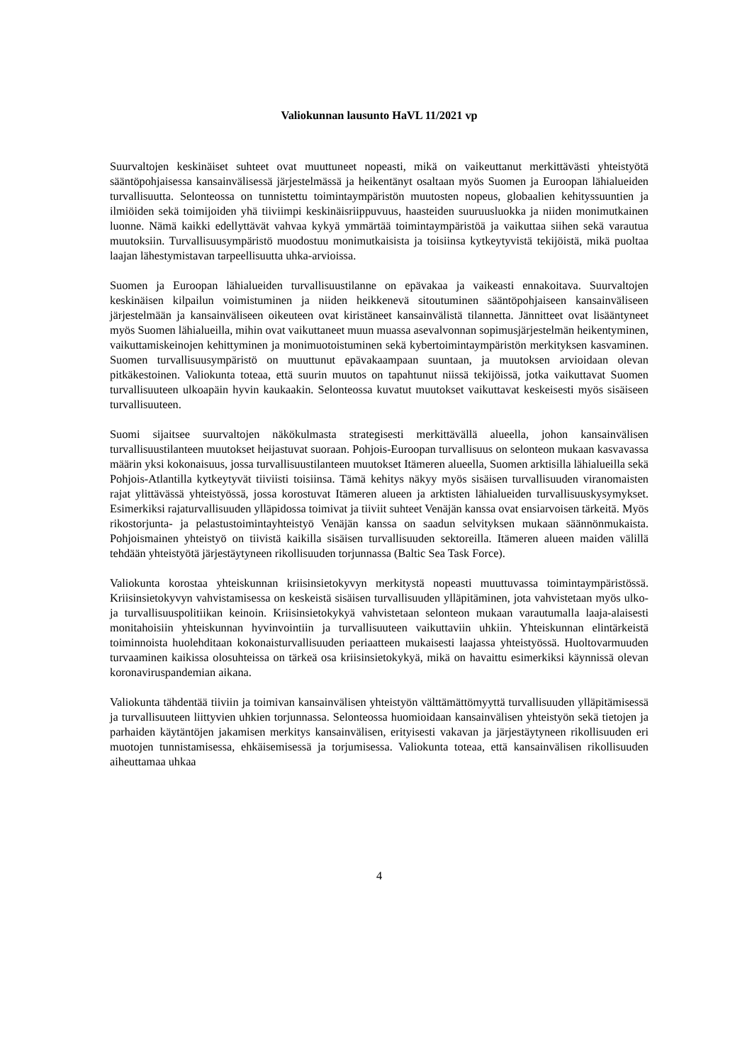Valiokunnan lausunto HaVL 11/2021 vp
Suurvaltojen keskinäiset suhteet ovat muuttuneet nopeasti, mikä on vaikeuttanut merkittävästi yhteistyötä sääntöpohjaisessa kansainvälisessä järjestelmässä ja heikentänyt osaltaan myös Suomen ja Euroopan lähialueiden turvallisuutta. Selonteossa on tunnistettu toimintaympäristön muutosten nopeus, globaalien kehityssuuntien ja ilmiöiden sekä toimijoiden yhä tiiviimpi keskinäisriippuvuus, haasteiden suuruusluokka ja niiden monimutkainen luonne. Nämä kaikki edellyttävät vahvaa kykyä ymmärtää toimintaympäristöä ja vaikuttaa siihen sekä varautua muutoksiin. Turvallisuusympäristö muodostuu monimutkaisista ja toisiinsa kytkeytyvistä tekijöistä, mikä puoltaa laajan lähestymistavan tarpeellisuutta uhka-arvioissa.
Suomen ja Euroopan lähialueiden turvallisuustilanne on epävakaa ja vaikeasti ennakoitava. Suurvaltojen keskinäisen kilpailun voimistuminen ja niiden heikkenevä sitoutuminen sääntöpohjaiseen kansainväliseen järjestelmään ja kansainväliseen oikeuteen ovat kiristäneet kansainvälistä tilannetta. Jännitteet ovat lisääntyneet myös Suomen lähialueilla, mihin ovat vaikuttaneet muun muassa asevalvonnan sopimusjärjestelmän heikentyminen, vaikuttamiskeinojen kehittyminen ja monimuotoistuminen sekä kybertoimintaympäristön merkityksen kasvaminen. Suomen turvallisuusympäristö on muuttunut epävakaampaan suuntaan, ja muutoksen arvioidaan olevan pitkäkestoinen. Valiokunta toteaa, että suurin muutos on tapahtunut niissä tekijöissä, jotka vaikuttavat Suomen turvallisuuteen ulkoapäin hyvin kaukaakin. Selonteossa kuvatut muutokset vaikuttavat keskeisesti myös sisäiseen turvallisuuteen.
Suomi sijaitsee suurvaltojen näkökulmasta strategisesti merkittävällä alueella, johon kansainvälisen turvallisuustilanteen muutokset heijastuvat suoraan. Pohjois-Euroopan turvallisuus on selonteon mukaan kasvavassa määrin yksi kokonaisuus, jossa turvallisuustilanteen muutokset Itämeren alueella, Suomen arktisilla lähialueilla sekä Pohjois-Atlantilla kytkeytyvät tiiviisti toisiinsa. Tämä kehitys näkyy myös sisäisen turvallisuuden viranomaisten rajat ylittävässä yhteistyössä, jossa korostuvat Itämeren alueen ja arktisten lähialueiden turvallisuuskysymykset. Esimerkiksi rajaturvallisuuden ylläpidossa toimivat ja tiiviit suhteet Venäjän kanssa ovat ensiarvoisen tärkeitä. Myös rikostorjunta- ja pelastustoimintayhteistyö Venäjän kanssa on saadun selvityksen mukaan säännönmukaista. Pohjoismainen yhteistyö on tiivistä kaikilla sisäisen turvallisuuden sektoreilla. Itämeren alueen maiden välillä tehdään yhteistyötä järjestäytyneen rikollisuuden torjunnassa (Baltic Sea Task Force).
Valiokunta korostaa yhteiskunnan kriisinsietokyvyn merkitystä nopeasti muuttuvassa toimintaympäristössä. Kriisinsietokyvyn vahvistamisessa on keskeistä sisäisen turvallisuuden ylläpitäminen, jota vahvistetaan myös ulko- ja turvallisuuspolitiikan keinoin. Kriisinsietokykyä vahvistetaan selonteon mukaan varautumalla laaja-alaisesti monitahoisiin yhteiskunnan hyvinvointiin ja turvallisuuteen vaikuttaviin uhkiin. Yhteiskunnan elintärkeistä toiminnoista huolehditaan kokonaisturvallisuuden periaatteen mukaisesti laajassa yhteistyössä. Huoltovarmuuden turvaaminen kaikissa olosuhteissa on tärkeä osa kriisinsietokykyä, mikä on havaittu esimerkiksi käynnissä olevan koronaviruspandemian aikana.
Valiokunta tähdentää tiiviin ja toimivan kansainvälisen yhteistyön välttämättömyyttä turvallisuuden ylläpitämisessä ja turvallisuuteen liittyvien uhkien torjunnassa. Selonteossa huomioidaan kansainvälisen yhteistyön sekä tietojen ja parhaiden käytäntöjen jakamisen merkitys kansainvälisen, erityisesti vakavan ja järjestäytyneen rikollisuuden eri muotojen tunnistamisessa, ehkäisemisessä ja torjumisessa. Valiokunta toteaa, että kansainvälisen rikollisuuden aiheuttamaa uhkaa
4